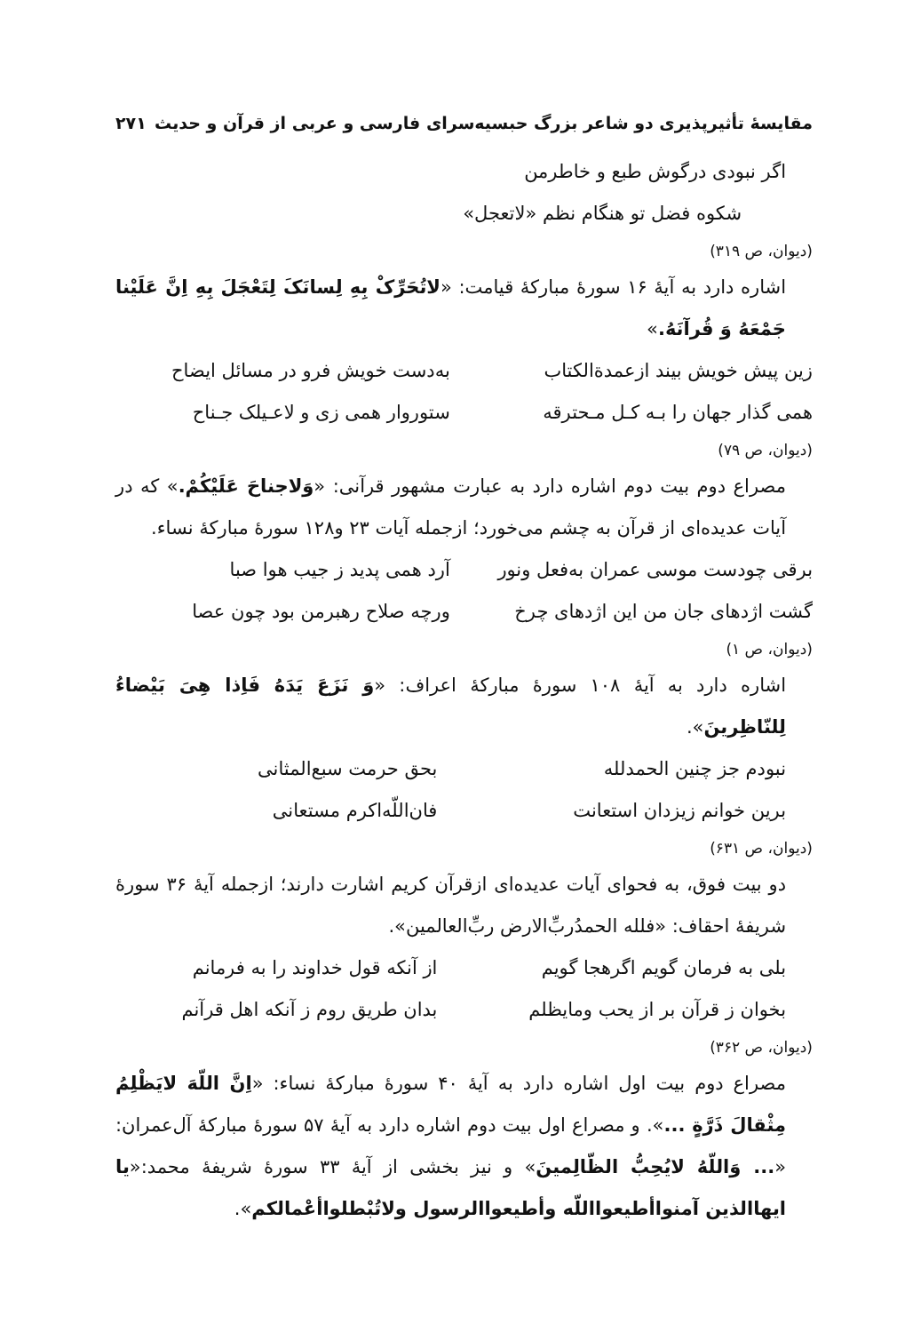مقایسهٔ تأثیرپذیری دو شاعر بزرگ حبسیه‌سرای فارسی و عربی از قرآن و حدیث ۲۷۱
اگر نبودی درگوش طبع و خاطرمن
شکوه فضل تو هنگام نظم «لاتعجل»
(دیوان، ص ۳۱۹)
اشاره دارد به آیهٔ ۱۶ سورهٔ مبارکهٔ قیامت: «لاتُحَرِّکْ بِهِ لِسانَکَ لِتَعْجَلَ بِهِ اِنَّ عَلَیْنا جَمْعَهُ وَ قُرآنَهُ.»
زین پیش خویش بیند ازعمدةالکتاب به‌دست خویش فرو در مسائل ایضاح
همی گذار جهان را بـه کـل مـحترقه ستوروار همی زی و لاعـیلک جـناح
(دیوان، ص ۷۹)
مصراع دوم بیت دوم اشاره دارد به عبارت مشهور قرآنی: «وَلاجناحَ عَلَیْکُمْ.» که در آیات عدیده‌ای از قرآن به چشم می‌خورد؛ ازجمله آیات ۲۳ و۱۲۸ سورهٔ مبارکهٔ نساء.
برقی چودست موسی عمران به‌فعل ونور آرد همی پدید ز جیب هوا صبا
گشت اژدهای جان من این اژدهای چرخ ورچه صلاح رهبرمن بود چون عصا
(دیوان، ص ۱)
اشاره دارد به آیهٔ ۱۰۸ سورهٔ مبارکهٔ اعراف: «وَ نَزَعَ یَدَهُ فَاِذا هِیَ بَیْضاءُ لِلنّاظِرینَ».
نبودم جز چنین الحمدلله بحق حرمت سبع‌المثانی
برین خوانم زیزدان استعانت فان‌اللّه‌اکرم مستعانی
(دیوان، ص ۶۳۱)
دو بیت فوق، به فحوای آیات عدیده‌ای ازقرآن کریم اشارت دارند؛ ازجمله آیهٔ ۳۶ سورهٔ شریفهٔ احقاف: «فلله الحمدُربِّ‌الارض ربِّ‌العالمین».
بلی به فرمان گویم اگرهجا گویم از آنکه قول خداوند را به فرمانم
بخوان ز قرآن بر از یحب ومایظلم بدان طریق روم ز آنکه اهل قرآنم
(دیوان، ص ۳۶۲)
مصراع دوم بیت اول اشاره دارد به آیهٔ ۴۰ سورهٔ مبارکهٔ نساء: «اِنَّ اللّهَ لایَظْلِمُ مِثْقالَ ذَرَّةٍ ...». و مصراع اول بیت دوم اشاره دارد به آیهٔ ۵۷ سورهٔ مبارکهٔ آل‌عمران: «... وَاللّهُ لایُحِبُّ الظّالِمینَ» و نیز بخشی از آیهٔ ۳۳ سورهٔ شریفهٔ محمد:«یا ایهاالذین آمنواأطیعوااللّه وأطیعواالرسول ولاتُبْطلواأعْمالکم».